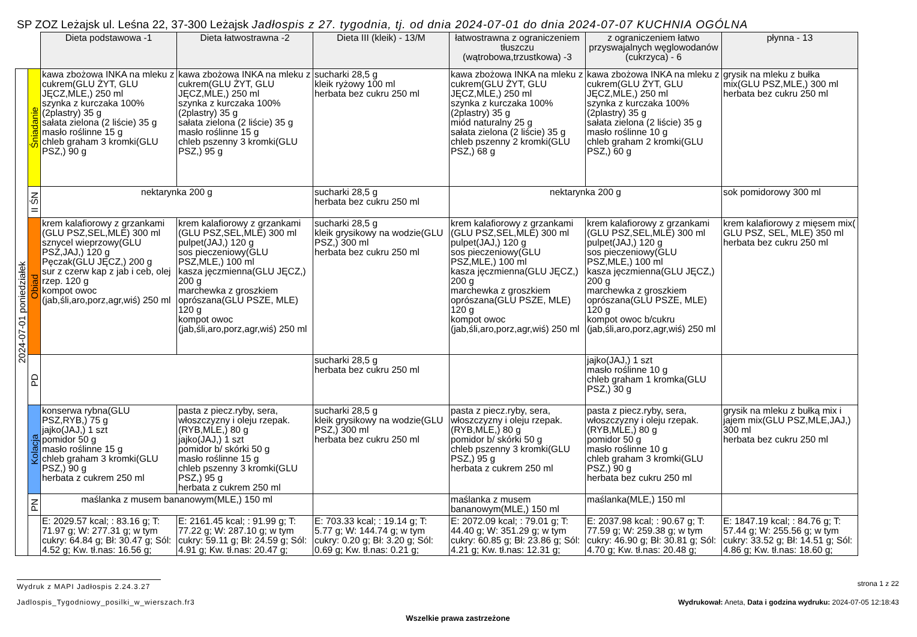SP ZOZ Leżajsk ul. Leśna 22, 37-300 Leżajsk Jadłospis z 27. tygodnia, tj. od dnia 2024-07-01 do dnia 2024-07-07 KUCHNIA OGÓLNA
| | | Dieta podstawowa -1 | Dieta łatwostrawna -2 | Dieta III (kleik) - 13/M | łatwostrawna z ograniczeniem tłuszczu (wątrobowa,trzustkowa) -3 | z ograniczeniem łatwo przyswajalnych węglowodanów (cukrzyca) - 6 | płynna - 13 |
| 2024-07-01 poniedziałek | Śniadanie | kawa zbożowa INKA na mleku z cukrem(GLU ŻYT, GLU JĘCZ,MLE,) 250 ml szynka z kurczaka 100% (2plastry) 35 g sałata zielona (2 liście) 35 g masło roślinne 15 g chleb graham 3 kromki(GLU PSZ,) 90 g | kawa zbożowa INKA na mleku z cukrem(GLU ŻYT, GLU JĘCZ,MLE,) 250 ml szynka z kurczaka 100% (2plastry) 35 g sałata zielona (2 liście) 35 g masło roślinne 15 g chleb pszenny 3 kromki(GLU PSZ,) 95 g | sucharki 28,5 g kleik ryżowy 100 ml herbata bez cukru 250 ml | kawa zbożowa INKA na mleku z cukrem(GLU ŻYT, GLU JĘCZ,MLE,) 250 ml szynka z kurczaka 100% (2plastry) 35 g miód naturalny 25 g sałata zielona (2 liście) 35 g chleb pszenny 2 kromki(GLU PSZ,) 68 g | kawa zbożowa INKA na mleku z cukrem(GLU ŻYT, GLU JĘCZ,MLE,) 250 ml szynka z kurczaka 100% (2plastry) 35 g sałata zielona (2 liście) 35 g masło roślinne 10 g chleb graham 2 kromki(GLU PSZ,) 60 g | grysik na mleku z bułka mix(GLU PSZ,MLE,) 300 ml herbata bez cukru 250 ml |
| | II ŚN | nektarynka 200 g | | sucharki 28,5 g herbata bez cukru 250 ml | nektarynka 200 g | | sok pomidorowy 300 ml |
| | Obiad | krem kalafiorowy z grzankami (GLU PSZ,SEL,MLE) 300 ml sznycel wieprzowy(GLU PSZ,JAJ,) 120 g Pęczak(GLU JĘCZ,) 200 g sur z czerw kap z jab i ceb, olej rzep. 120 g kompot owoc (jab,śli,aro,porz,agr,wiś) 250 ml | krem kalafiorowy z grzankami (GLU PSZ,SEL,MLE) 300 ml pulpet(JAJ,) 120 g sos pieczeniowy(GLU PSZ,MLE,) 100 ml kasza jęczmienna(GLU JĘCZ,) 200 g marchewka z groszkiem oprószana(GLU PSZE, MLE) 120 g kompot owoc (jab,śli,aro,porz,agr,wiś) 250 ml | sucharki 28,5 g kleik grysikowy na wodzie(GLU PSZ,) 300 ml herbata bez cukru 250 ml | krem kalafiorowy z grzankami (GLU PSZ,SEL,MLE) 300 ml pulpet(JAJ,) 120 g sos pieczeniowy(GLU PSZ,MLE,) 100 ml kasza jęczmienna(GLU JĘCZ,) 200 g marchewka z groszkiem oprószana(GLU PSZE, MLE) 120 g kompot owoc (jab,śli,aro,porz,agr,wiś) 250 ml | krem kalafiorowy z grzankami (GLU PSZ,SEL,MLE) 300 ml pulpet(JAJ,) 120 g sos pieczeniowy(GLU PSZ,MLE,) 100 ml kasza jęczmienna(GLU JĘCZ,) 200 g marchewka z groszkiem oprószana(GLU PSZE, MLE) 120 g kompot owoc b/cukru (jab,śli,aro,porz,agr,wiś) 250 ml | krem kalafiorowy z mięsem mix( GLU PSZ, SEL, MLE) 350 ml herbata bez cukru 250 ml |
| | PD | | | sucharki 28,5 g herbata bez cukru 250 ml | | jajko(JAJ,) 1 szt masło roślinne 10 g chleb graham 1 kromka(GLU PSZ,) 30 g | |
| | Kolacja | konserwa rybna(GLU PSZ,RYB,) 75 g jajko(JAJ,) 1 szt pomidor 50 g masło roślinne 15 g chleb graham 3 kromki(GLU PSZ,) 90 g herbata z cukrem 250 ml | pasta z piecz.ryby, sera, włoszczyzny i oleju rzepak.(RYB,MLE,) 80 g jajko(JAJ,) 1 szt pomidor b/ skórki 50 g masło roślinne 15 g chleb pszenny 3 kromki(GLU PSZ,) 95 g herbata z cukrem 250 ml | sucharki 28,5 g kleik grysikowy na wodzie(GLU PSZ,) 300 ml herbata bez cukru 250 ml | pasta z piecz.ryby, sera, włoszczyzny i oleju rzepak.(RYB,MLE,) 80 g pomidor b/ skórki 50 g chleb pszenny 3 kromki(GLU PSZ,) 95 g herbata z cukrem 250 ml | pasta z piecz.ryby, sera, włoszczyzny i oleju rzepak.(RYB,MLE,) 80 g pomidor 50 g masło roślinne 10 g chleb graham 3 kromki(GLU PSZ,) 90 g herbata bez cukru 250 ml | grysik na mleku z bułką mix i jajem mix(GLU PSZ,MLE,JAJ,) 300 ml herbata bez cukru 250 ml |
| | PN | maślanka z musem bananowym(MLE,) 150 ml | | | maślanka z musem bananowym(MLE,) 150 ml | maślanka(MLE,) 150 ml | |
| | | E: 2029.57 kcal; : 83.16 g; T: 71.97 g; W: 277.31 g; w tym cukry: 64.84 g; Bł: 30.47 g; Sól: 4.52 g; Kw. tł.nas: 16.56 g; | E: 2161.45 kcal; : 91.99 g; T: 77.22 g; W: 287.10 g; w tym cukry: 59.11 g; Bł: 24.59 g; Sól: 4.91 g; Kw. tł.nas: 20.47 g; | E: 703.33 kcal; : 19.14 g; T: 5.77 g; W: 144.74 g; w tym cukry: 0.20 g; Bł: 3.20 g; Sól: 0.69 g; Kw. tł.nas: 0.21 g; | E: 2072.09 kcal; : 79.01 g; T: 44.40 g; W: 351.29 g; w tym cukry: 60.85 g; Bł: 23.86 g; Sól: 4.21 g; Kw. tł.nas: 12.31 g; | E: 2037.98 kcal; : 90.67 g; T: 77.59 g; W: 259.38 g; w tym cukry: 46.90 g; Bł: 30.81 g; Sól: 4.70 g; Kw. tł.nas: 20.48 g; | E: 1847.19 kcal; : 84.76 g; T: 57.44 g; W: 255.56 g; w tym cukry: 33.52 g; Bł: 14.51 g; Sól: 4.86 g; Kw. tł.nas: 18.60 g; |
Wydruk z MAPI Jadłospis 2.24.3.27 strona 1 z 22
Jadlospis_Tygodniowy_posilki_w_wierszach.fr3 Wydrukował: Aneta, Data i godzina wydruku: 2024-07-05 12:18:43
Wszelkie prawa zastrzeżone